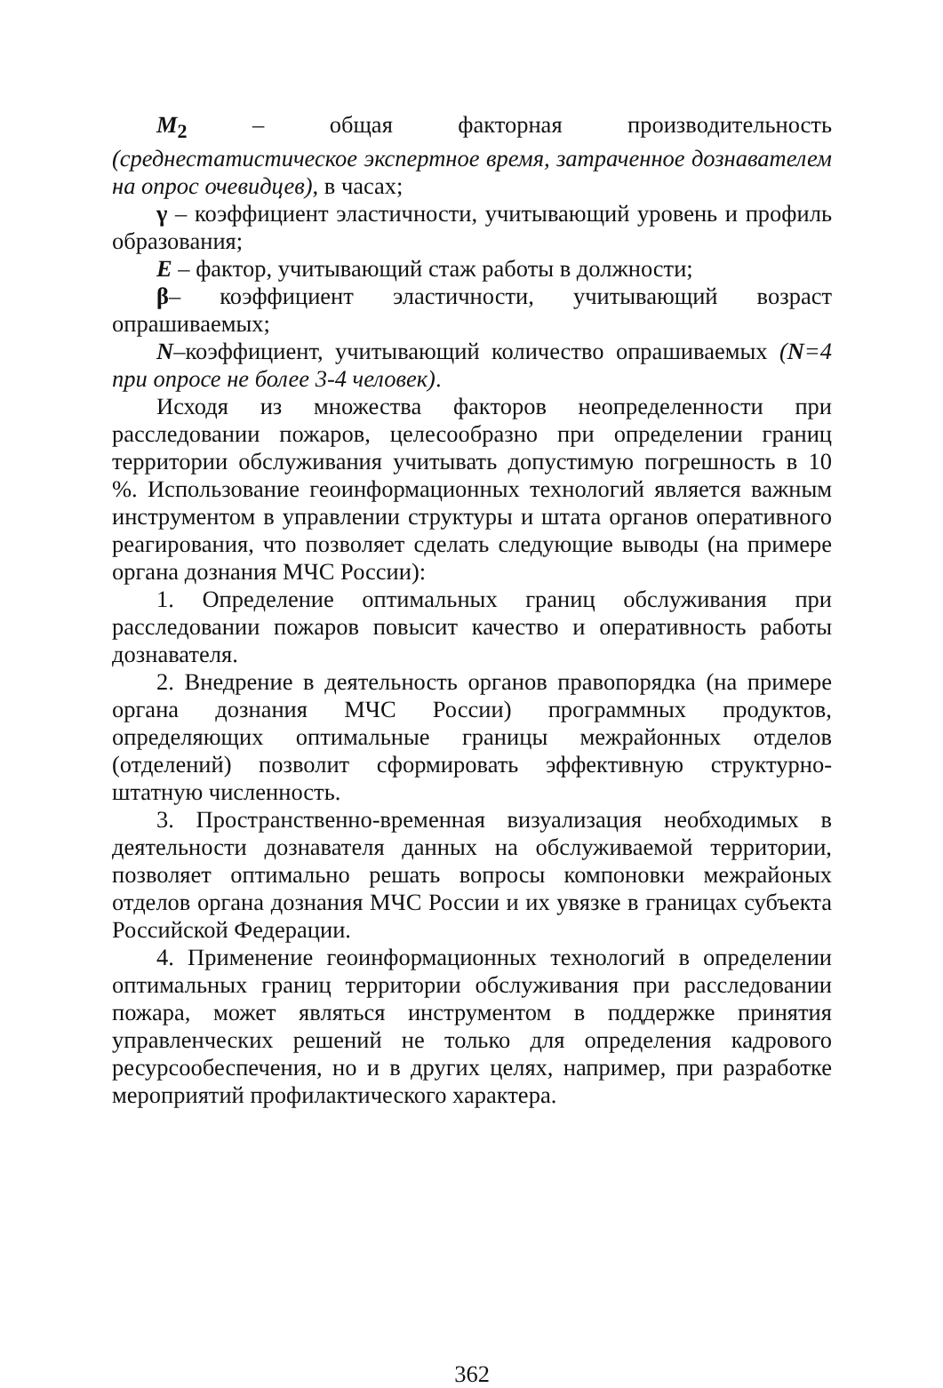M<sub>2</sub> – общая факторная производительность (среднестатистическое экспертное время, затраченное дознавателем на опрос очевидцев), в часах;
γ – коэффициент эластичности, учитывающий уровень и профиль образования;
E – фактор, учитывающий стаж работы в должности;
β– коэффициент эластичности, учитывающий возраст опрашиваемых;
N–коэффициент, учитывающий количество опрашиваемых (N=4 при опросе не более 3-4 человек).
Исходя из множества факторов неопределенности при расследовании пожаров, целесообразно при определении границ территории обслуживания учитывать допустимую погрешность в 10 %. Использование геоинформационных технологий является важным инструментом в управлении структуры и штата органов оперативного реагирования, что позволяет сделать следующие выводы (на примере органа дознания МЧС России):
1. Определение оптимальных границ обслуживания при расследовании пожаров повысит качество и оперативность работы дознавателя.
2. Внедрение в деятельность органов правопорядка (на примере органа дознания МЧС России) программных продуктов, определяющих оптимальные границы межрайонных отделов (отделений) позволит сформировать эффективную структурно-штатную численность.
3. Пространственно-временная визуализация необходимых в деятельности дознавателя данных на обслуживаемой территории, позволяет оптимально решать вопросы компоновки межрайоных отделов органа дознания МЧС России и их увязке в границах субъекта Российской Федерации.
4. Применение геоинформационных технологий в определении оптимальных границ территории обслуживания при расследовании пожара, может являться инструментом в поддержке принятия управленческих решений не только для определения кадрового ресурсообеспечения, но и в других целях, например, при разработке мероприятий профилактического характера.
362